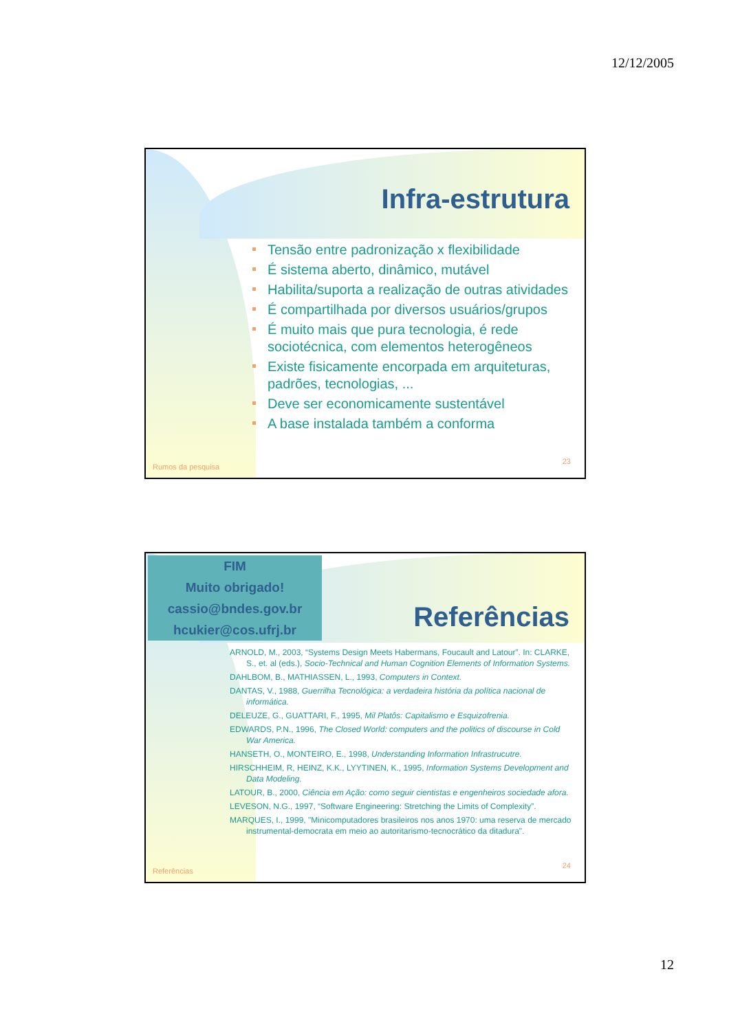12/12/2005
Infra-estrutura
Tensão entre padronização x flexibilidade
É sistema aberto, dinâmico, mutável
Habilita/suporta a realização de outras atividades
É compartilhada por diversos usuários/grupos
É muito mais que pura tecnologia, é rede sociotécnica, com elementos heterogêneos
Existe fisicamente encorpada em arquiteturas, padrões, tecnologias, ...
Deve ser economicamente sustentável
A base instalada também a conforma
Rumos da pesquisa
23
FIM
Muito obrigado!
cassio@bndes.gov.br
hcukier@cos.ufrj.br
Referências
ARNOLD, M., 2003, “Systems Design Meets Habermans, Foucault and Latour”. In: CLARKE, S., et. al (eds.), Socio-Technical and Human Cognition Elements of Information Systems.
DAHLBOM, B., MATHIASSEN, L., 1993, Computers in Context.
DANTAS, V., 1988, Guerrilha Tecnológica: a verdadeira história da política nacional de informática.
DELEUZE, G., GUATTARI, F., 1995, Mil Platôs: Capitalismo e Esquizofrenia.
EDWARDS, P.N., 1996, The Closed World: computers and the politics of discourse in Cold War America.
HANSETH, O., MONTEIRO, E., 1998, Understanding Information Infrastrucutre.
HIRSCHHEIM, R, HEINZ, K.K., LYYTINEN, K., 1995, Information Systems Development and Data Modeling.
LATOUR, B., 2000, Ciência em Ação: como seguir cientistas e engenheiros sociedade afora.
LEVESON, N.G., 1997, “Software Engineering: Stretching the Limits of Complexity”.
MARQUES, I., 1999, "Minicomputadores brasileiros nos anos 1970: uma reserva de mercado instrumental-democrata em meio ao autoritarismo-tecnocrático da ditadura".
Referências
24
12